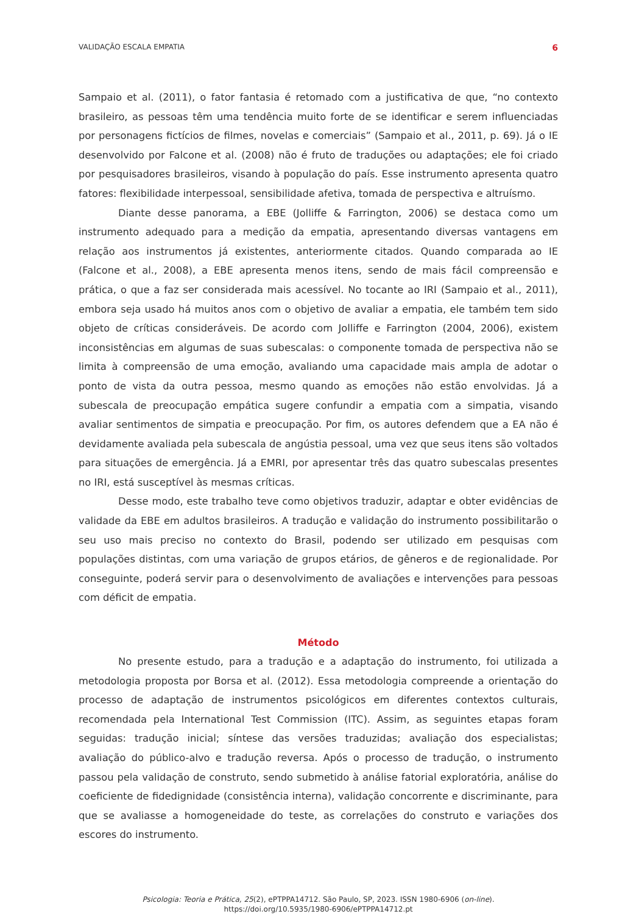VALIDAÇÃO ESCALA EMPATIA 6
Sampaio et al. (2011), o fator fantasia é retomado com a justificativa de que, “no contexto brasileiro, as pessoas têm uma tendência muito forte de se identificar e serem influenciadas por personagens fictícios de filmes, novelas e comerciais” (Sampaio et al., 2011, p. 69). Já o IE desenvolvido por Falcone et al. (2008) não é fruto de traduções ou adaptações; ele foi criado por pesquisadores brasileiros, visando à população do país. Esse instrumento apresenta quatro fatores: flexibilidade interpessoal, sensibilidade afetiva, tomada de perspectiva e altruísmo.
Diante desse panorama, a EBE (Jolliffe & Farrington, 2006) se destaca como um instrumento adequado para a medição da empatia, apresentando diversas vantagens em relação aos instrumentos já existentes, anteriormente citados. Quando comparada ao IE (Falcone et al., 2008), a EBE apresenta menos itens, sendo de mais fácil compreensão e prática, o que a faz ser considerada mais acessível. No tocante ao IRI (Sampaio et al., 2011), embora seja usado há muitos anos com o objetivo de avaliar a empatia, ele também tem sido objeto de críticas consideráveis. De acordo com Jolliffe e Farrington (2004, 2006), existem inconsistências em algumas de suas subescalas: o componente tomada de perspectiva não se limita à compreensão de uma emoção, avaliando uma capacidade mais ampla de adotar o ponto de vista da outra pessoa, mesmo quando as emoções não estão envolvidas. Já a subescala de preocupação empática sugere confundir a empatia com a simpatia, visando avaliar sentimentos de simpatia e preocupação. Por fim, os autores defendem que a EA não é devidamente avaliada pela subescala de angústia pessoal, uma vez que seus itens são voltados para situações de emergência. Já a EMRI, por apresentar três das quatro subescalas presentes no IRI, está susceptível às mesmas críticas.
Desse modo, este trabalho teve como objetivos traduzir, adaptar e obter evidências de validade da EBE em adultos brasileiros. A tradução e validação do instrumento possibilitarão o seu uso mais preciso no contexto do Brasil, podendo ser utilizado em pesquisas com populações distintas, com uma variação de grupos etários, de gêneros e de regionalidade. Por conseguinte, poderá servir para o desenvolvimento de avaliações e intervenções para pessoas com déficit de empatia.
Método
No presente estudo, para a tradução e a adaptação do instrumento, foi utilizada a metodologia proposta por Borsa et al. (2012). Essa metodologia compreende a orientação do processo de adaptação de instrumentos psicológicos em diferentes contextos culturais, recomendada pela International Test Commission (ITC). Assim, as seguintes etapas foram seguidas: tradução inicial; síntese das versões traduzidas; avaliação dos especialistas; avaliação do público-alvo e tradução reversa. Após o processo de tradução, o instrumento passou pela validação de construto, sendo submetido à análise fatorial exploratória, análise do coeficiente de fidedignidade (consistência interna), validação concorrente e discriminante, para que se avaliasse a homogeneidade do teste, as correlações do construto e variações dos escores do instrumento.
Psicologia: Teoria e Prática, 25(2), ePTPPA14712. São Paulo, SP, 2023. ISSN 1980-6906 (on-line).
https://doi.org/10.5935/1980-6906/ePTPPA14712.pt